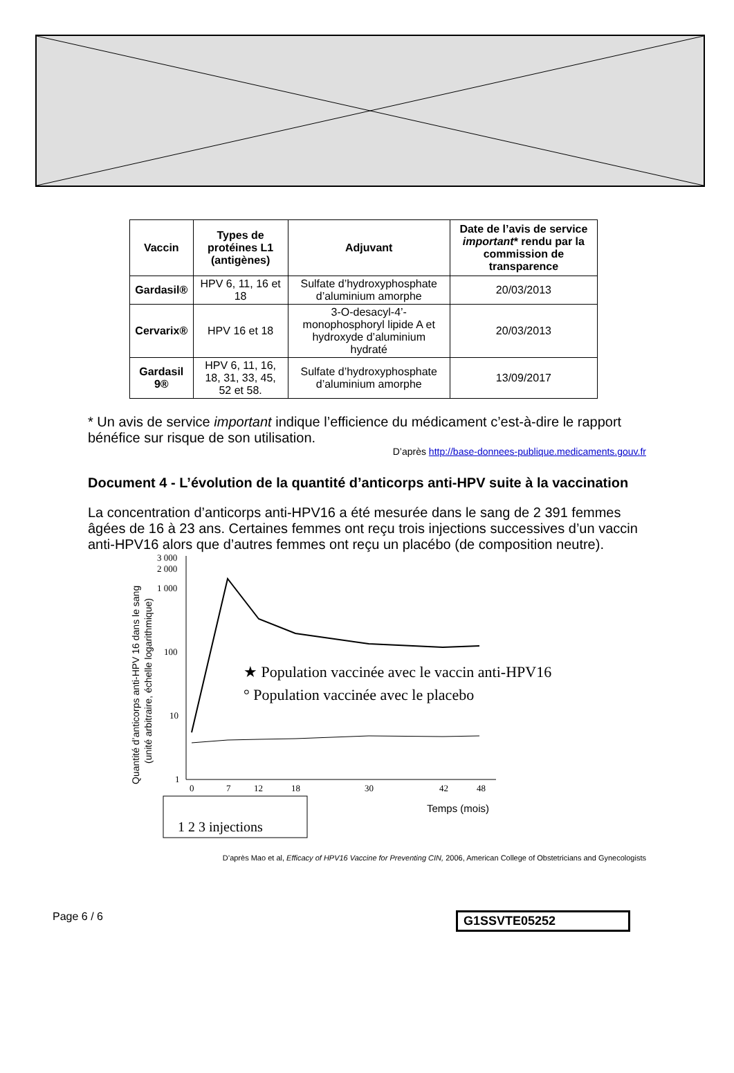| Vaccin | Types de protéines L1 (antigènes) | Adjuvant | Date de l’avis de service important * rendu par la commission de transparence |
| --- | --- | --- | --- |
| Gardasil® | HPV 6, 11, 16 et 18 | Sulfate d’hydroxyphosphate d’aluminium amorphe | 20/03/2013 |
| Cervarix® | HPV 16 et 18 | 3-O-desacyl-4’-monophosphoryl lipide A et hydroxyde d’aluminium hydraté | 20/03/2013 |
| Gardasil 9® | HPV 6, 11, 16, 18, 31, 33, 45, 52 et 58. | Sulfate d’hydroxyphosphate d’aluminium amorphe | 13/09/2017 |
* Un avis de service important indique l’efficience du médicament c’est-à-dire le rapport bénéfice sur risque de son utilisation.
D’après http://base-donnees-publique.medicaments.gouv.fr
Document 4 - L’évolution de la quantité d’anticorps anti-HPV suite à la vaccination
La concentration d’anticorps anti-HPV16 a été mesurée dans le sang de 2 391 femmes âgées de 16 à 23 ans. Certaines femmes ont reçu trois injections successives d’un vaccin anti-HPV16 alors que d’autres femmes ont reçu un placébo (de composition neutre).
Quantité d’anticorps anti-HPV 16 dans le sang
(unité arbitraire, échelle logarithmique)
3 000
2 000
1 000
100
10
1
0
7
12
18
30
42
48
★ Population vaccinée avec le vaccin anti-HPV16
° Population vaccinée avec le placebo
Temps (mois)
1 2 3 injections
D’après Mao et al, Efficacy of HPV16 Vaccine for Preventing CIN, 2006, American College of Obstetricians and Gynecologists
Page 6 / 6 G1SSVTE05252